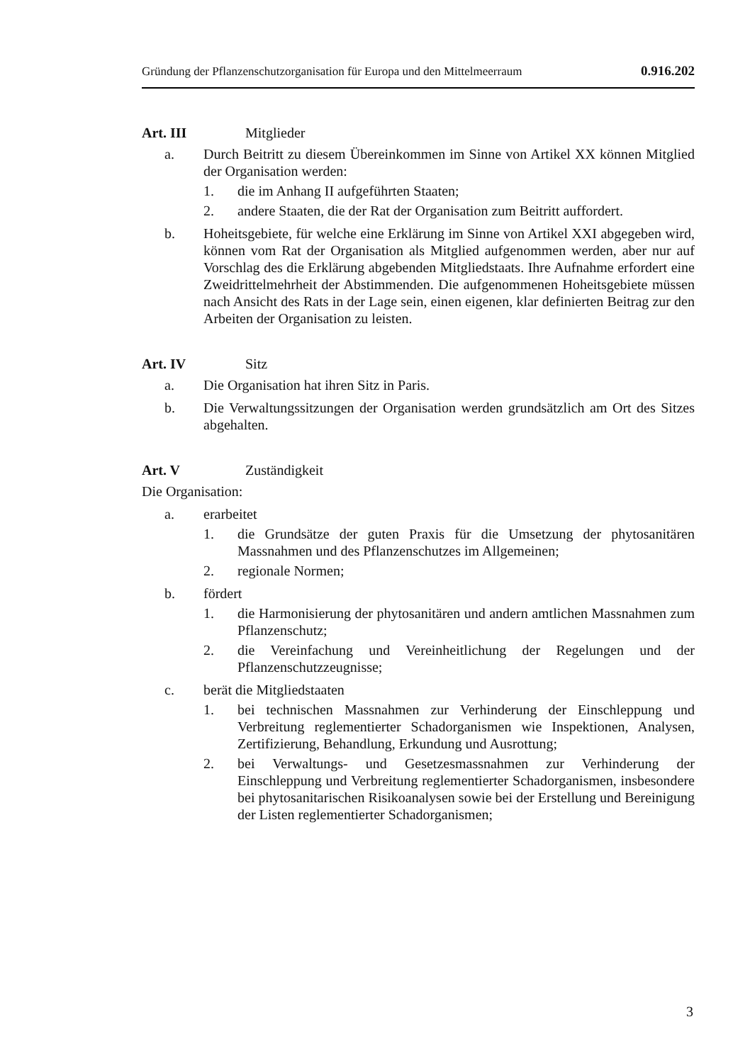Gründung der Pflanzenschutzorganisation für Europa und den Mittelmeerraum 0.916.202
Art. III Mitglieder
a. Durch Beitritt zu diesem Übereinkommen im Sinne von Artikel XX können Mitglied der Organisation werden:
1. die im Anhang II aufgeführten Staaten;
2. andere Staaten, die der Rat der Organisation zum Beitritt auffordert.
b. Hoheitsgebiete, für welche eine Erklärung im Sinne von Artikel XXI abgegeben wird, können vom Rat der Organisation als Mitglied aufgenommen werden, aber nur auf Vorschlag des die Erklärung abgebenden Mitgliedstaats. Ihre Aufnahme erfordert eine Zweidrittelmehrheit der Abstimmenden. Die aufgenommenen Hoheitsgebiete müssen nach Ansicht des Rats in der Lage sein, einen eigenen, klar definierten Beitrag zur den Arbeiten der Organisation zu leisten.
Art. IV Sitz
a. Die Organisation hat ihren Sitz in Paris.
b. Die Verwaltungssitzungen der Organisation werden grundsätzlich am Ort des Sitzes abgehalten.
Art. V Zuständigkeit
Die Organisation:
a. erarbeitet
1. die Grundsätze der guten Praxis für die Umsetzung der phytosanitären Massnahmen und des Pflanzenschutzes im Allgemeinen;
2. regionale Normen;
b. fördert
1. die Harmonisierung der phytosanitären und andern amtlichen Massnahmen zum Pflanzenschutz;
2. die Vereinfachung und Vereinheitlichung der Regelungen und der Pflanzenschutzzeugnisse;
c. berät die Mitgliedstaaten
1. bei technischen Massnahmen zur Verhinderung der Einschleppung und Verbreitung reglementierter Schadorganismen wie Inspektionen, Analysen, Zertifizierung, Behandlung, Erkundung und Ausrottung;
2. bei Verwaltungs- und Gesetzesmassnahmen zur Verhinderung der Einschleppung und Verbreitung reglementierter Schadorganismen, insbesondere bei phytosanitarischen Risikoanalysen sowie bei der Erstellung und Bereinigung der Listen reglementierter Schadorganismen;
3